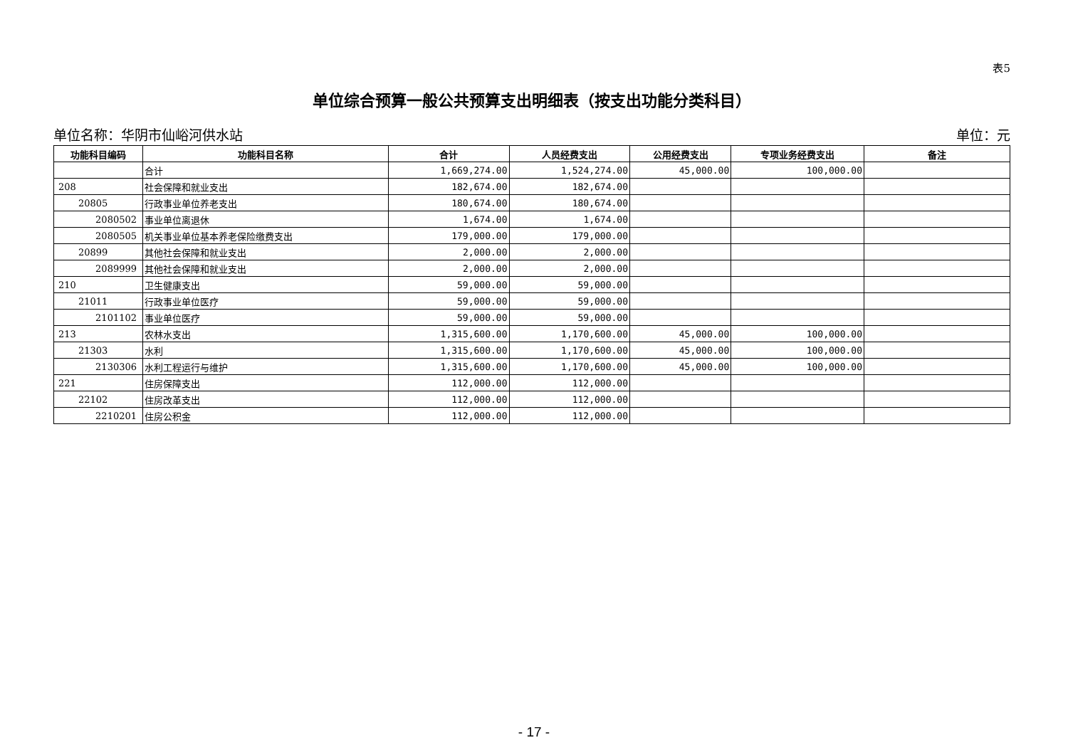表5
单位综合预算一般公共预算支出明细表（按支出功能分类科目）
单位名称：华阴市仙峪河供水站 单位：元
| 功能科目编码 | 功能科目名称 | 合计 | 人员经费支出 | 公用经费支出 | 专项业务经费支出 | 备注 |
| --- | --- | --- | --- | --- | --- | --- |
| | 合计 | 1,669,274.00 | 1,524,274.00 | 45,000.00 | 100,000.00 | |
| 208 | 社会保障和就业支出 | 182,674.00 | 182,674.00 | | | |
| 20805 | 行政事业单位养老支出 | 180,674.00 | 180,674.00 | | | |
| 2080502 | 事业单位离退休 | 1,674.00 | 1,674.00 | | | |
| 2080505 | 机关事业单位基本养老保险缴费支出 | 179,000.00 | 179,000.00 | | | |
| 20899 | 其他社会保障和就业支出 | 2,000.00 | 2,000.00 | | | |
| 2089999 | 其他社会保障和就业支出 | 2,000.00 | 2,000.00 | | | |
| 210 | 卫生健康支出 | 59,000.00 | 59,000.00 | | | |
| 21011 | 行政事业单位医疗 | 59,000.00 | 59,000.00 | | | |
| 2101102 | 事业单位医疗 | 59,000.00 | 59,000.00 | | | |
| 213 | 农林水支出 | 1,315,600.00 | 1,170,600.00 | 45,000.00 | 100,000.00 | |
| 21303 | 水利 | 1,315,600.00 | 1,170,600.00 | 45,000.00 | 100,000.00 | |
| 2130306 | 水利工程运行与维护 | 1,315,600.00 | 1,170,600.00 | 45,000.00 | 100,000.00 | |
| 221 | 住房保障支出 | 112,000.00 | 112,000.00 | | | |
| 22102 | 住房改革支出 | 112,000.00 | 112,000.00 | | | |
| 2210201 | 住房公积金 | 112,000.00 | 112,000.00 | | | |
- 17 -